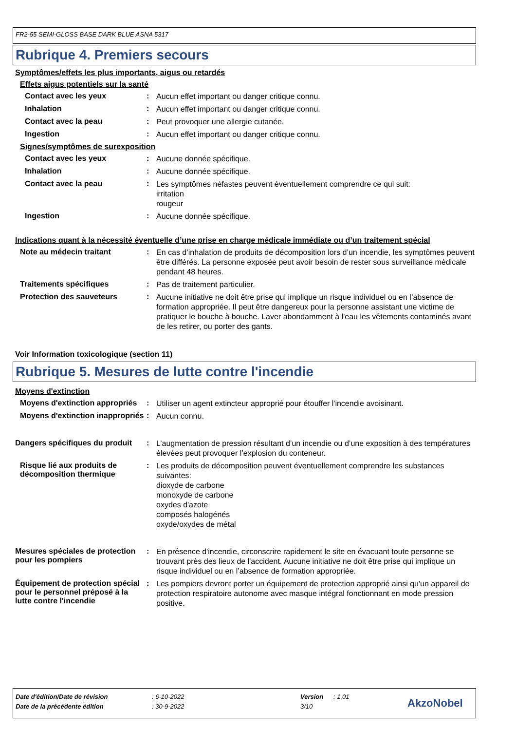FR2-55 SEMI-GLOSS BASE DARK BLUE ASNA 5317
Rubrique 4. Premiers secours
Symptômes/effets les plus importants, aigus ou retardés
Effets aigus potentiels sur la santé
Contact avec les yeux :
Aucun effet important ou danger critique connu.
Inhalation :
Aucun effet important ou danger critique connu.
Contact avec la peau :
Peut provoquer une allergie cutanée.
Ingestion :
Aucun effet important ou danger critique connu.
Signes/symptômes de surexposition
Contact avec les yeux :
Aucune donnée spécifique.
Inhalation :
Aucune donnée spécifique.
Contact avec la peau :
Les symptômes néfastes peuvent éventuellement comprendre ce qui suit:
irritation
rougeur
Ingestion :
Aucune donnée spécifique.
Indications quant à la nécessité éventuelle d’une prise en charge médicale immédiate ou d’un traitement spécial
Note au médecin traitant :
En cas d’inhalation de produits de décomposition lors d’un incendie, les symptômes peuvent être différés. La personne exposée peut avoir besoin de rester sous surveillance médicale pendant 48 heures.
Traitements spécifiques :
Pas de traitement particulier.
Protection des sauveteurs :
Aucune initiative ne doit être prise qui implique un risque individuel ou en l’absence de formation appropriée. Il peut être dangereux pour la personne assistant une victime de pratiquer le bouche à bouche. Laver abondamment à l'eau les vêtements contaminés avant de les retirer, ou porter des gants.
Voir Information toxicologique (section 11)
Rubrique 5. Mesures de lutte contre l'incendie
Moyens d'extinction
Moyens d'extinction appropriés
:
Utiliser un agent extincteur approprié pour étouffer l'incendie avoisinant.
Moyens d'extinction inappropriés
:
Aucun connu.
Dangers spécifiques du produit
:
L’augmentation de pression résultant d’un incendie ou d’une exposition à des températures élevées peut provoquer l’explosion du conteneur.
Risque lié aux produits de décomposition thermique
:
Les produits de décomposition peuvent éventuellement comprendre les substances suivantes:
dioxyde de carbone
monoxyde de carbone
oxydes d'azote
composés halogénés
oxyde/oxydes de métal
Mesures spéciales de protection pour les pompiers
:
En présence d'incendie, circonscrire rapidement le site en évacuant toute personne se trouvant près des lieux de l'accident. Aucune initiative ne doit être prise qui implique un risque individuel ou en l’absence de formation appropriée.
Équipement de protection spécial pour le personnel préposé à la lutte contre l'incendie
:
Les pompiers devront porter un équipement de protection approprié ainsi qu'un appareil de protection respiratoire autonome avec masque intégral fonctionnant en mode pression positive.
Date d'édition/Date de révision: 6-10-2022 Version: 1.01
Date de la précédente édition: 30-9-2022 3/10 AkzoNobel